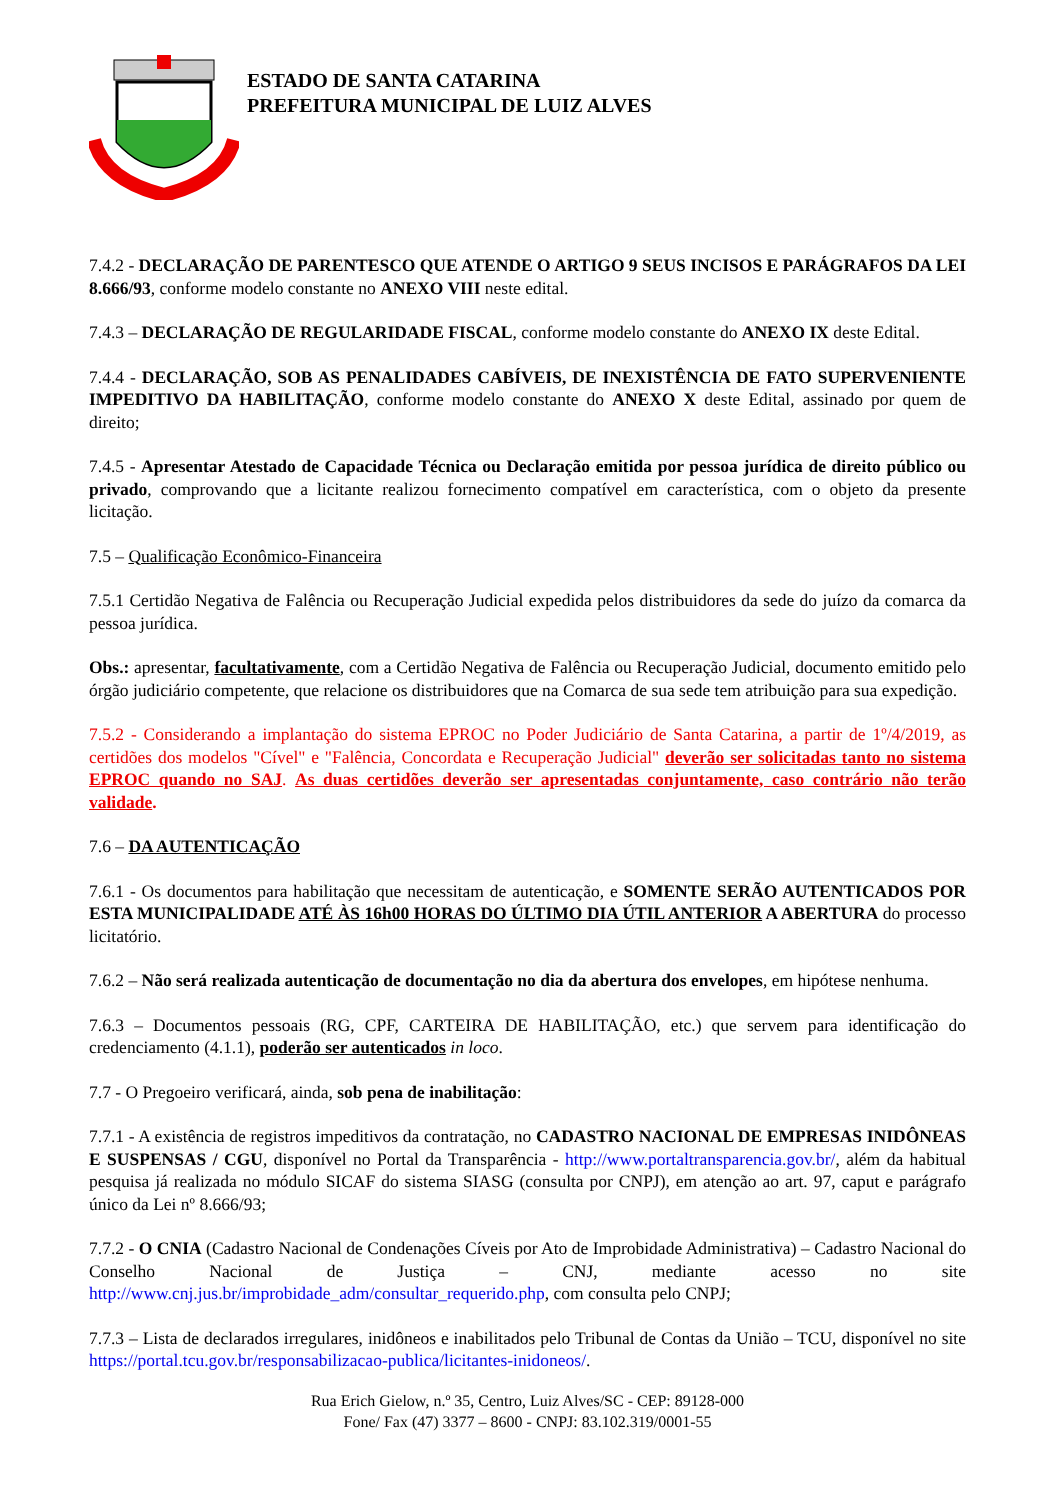ESTADO DE SANTA CATARINA
PREFEITURA MUNICIPAL DE LUIZ ALVES
7.4.2 - DECLARAÇÃO DE PARENTESCO QUE ATENDE O ARTIGO 9 SEUS INCISOS E PARÁGRAFOS DA LEI 8.666/93, conforme modelo constante no ANEXO VIII neste edital.
7.4.3 – DECLARAÇÃO DE REGULARIDADE FISCAL, conforme modelo constante do ANEXO IX deste Edital.
7.4.4 - DECLARAÇÃO, SOB AS PENALIDADES CABÍVEIS, DE INEXISTÊNCIA DE FATO SUPERVENIENTE IMPEDITIVO DA HABILITAÇÃO, conforme modelo constante do ANEXO X deste Edital, assinado por quem de direito;
7.4.5 - Apresentar Atestado de Capacidade Técnica ou Declaração emitida por pessoa jurídica de direito público ou privado, comprovando que a licitante realizou fornecimento compatível em característica, com o objeto da presente licitação.
7.5 – Qualificação Econômico-Financeira
7.5.1 Certidão Negativa de Falência ou Recuperação Judicial expedida pelos distribuidores da sede do juízo da comarca da pessoa jurídica.
Obs.: apresentar, facultativamente, com a Certidão Negativa de Falência ou Recuperação Judicial, documento emitido pelo órgão judiciário competente, que relacione os distribuidores que na Comarca de sua sede tem atribuição para sua expedição.
7.5.2 - Considerando a implantação do sistema EPROC no Poder Judiciário de Santa Catarina, a partir de 1º/4/2019, as certidões dos modelos "Cível" e "Falência, Concordata e Recuperação Judicial" deverão ser solicitadas tanto no sistema EPROC quando no SAJ. As duas certidões deverão ser apresentadas conjuntamente, caso contrário não terão validade.
7.6 – DA AUTENTICAÇÃO
7.6.1 - Os documentos para habilitação que necessitam de autenticação, e SOMENTE SERÃO AUTENTICADOS POR ESTA MUNICIPALIDADE ATÉ ÀS 16h00 HORAS DO ÚLTIMO DIA ÚTIL ANTERIOR A ABERTURA do processo licitatório.
7.6.2 – Não será realizada autenticação de documentação no dia da abertura dos envelopes, em hipótese nenhuma.
7.6.3 – Documentos pessoais (RG, CPF, CARTEIRA DE HABILITAÇÃO, etc.) que servem para identificação do credenciamento (4.1.1), poderão ser autenticados in loco.
7.7 - O Pregoeiro verificará, ainda, sob pena de inabilitação:
7.7.1 - A existência de registros impeditivos da contratação, no CADASTRO NACIONAL DE EMPRESAS INIDÔNEAS E SUSPENSAS / CGU, disponível no Portal da Transparência - http://www.portaltransparencia.gov.br/, além da habitual pesquisa já realizada no módulo SICAF do sistema SIASG (consulta por CNPJ), em atenção ao art. 97, caput e parágrafo único da Lei nº 8.666/93;
7.7.2 - O CNIA (Cadastro Nacional de Condenações Cíveis por Ato de Improbidade Administrativa) – Cadastro Nacional do Conselho Nacional de Justiça – CNJ, mediante acesso no site http://www.cnj.jus.br/improbidade_adm/consultar_requerido.php, com consulta pelo CNPJ;
7.7.3 – Lista de declarados irregulares, inidôneos e inabilitados pelo Tribunal de Contas da União – TCU, disponível no site https://portal.tcu.gov.br/responsabilizacao-publica/licitantes-inidoneos/.
Rua Erich Gielow, n.º 35, Centro, Luiz Alves/SC - CEP: 89128-000
Fone/ Fax (47) 3377 – 8600 - CNPJ: 83.102.319/0001-55